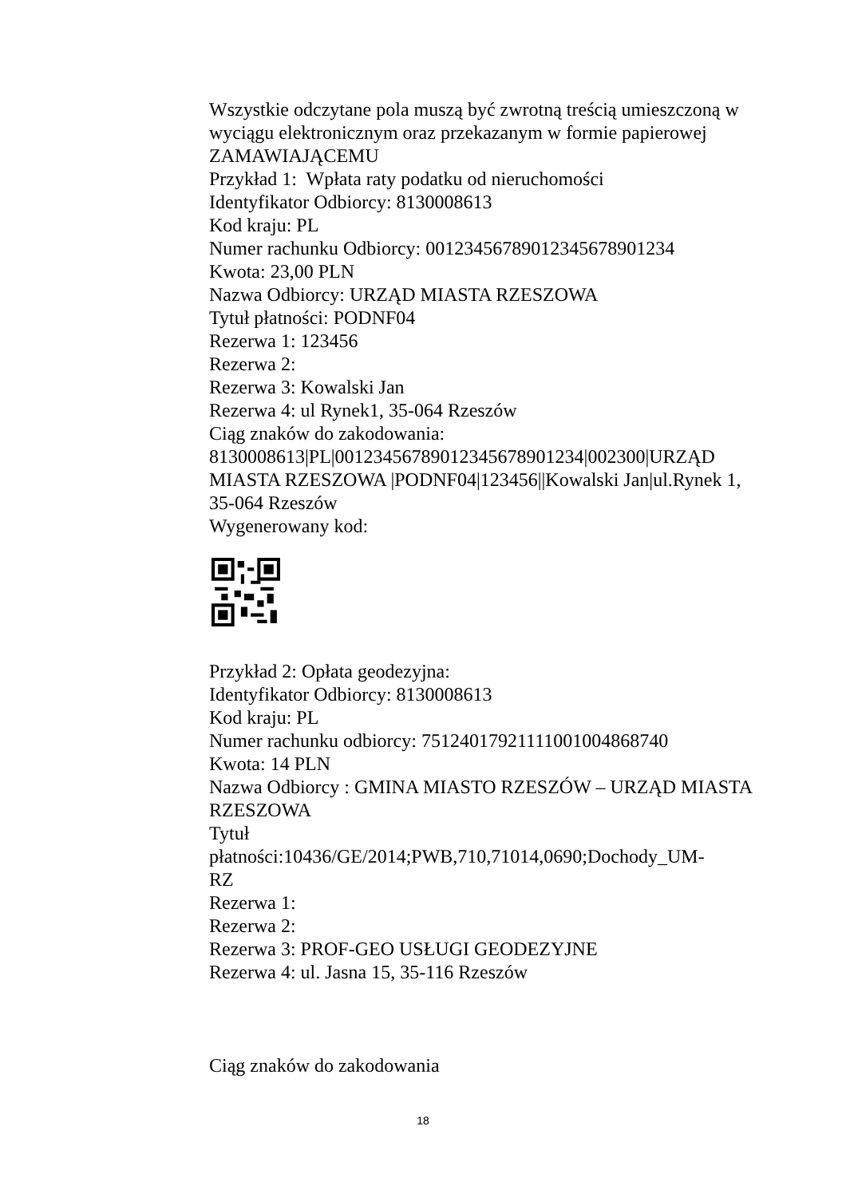Wszystkie odczytane pola muszą być zwrotną treścią umieszczoną w wyciągu elektronicznym oraz przekazanym w formie papierowej ZAMAWIAJĄCEMU
Przykład 1: Wpłata raty podatku od nieruchomości
Identyfikator Odbiorcy: 8130008613
Kod kraju: PL
Numer rachunku Odbiorcy: 00123456789012345678901234
Kwota: 23,00 PLN
Nazwa Odbiorcy: URZĄD MIASTA RZESZOWA
Tytuł płatności: PODNF04
Rezerwa 1: 123456
Rezerwa 2:
Rezerwa 3: Kowalski Jan
Rezerwa 4: ul Rynek1, 35-064 Rzeszów
Ciąg znaków do zakodowania:
8130008613|PL|00123456789012345678901234|002300|URZĄD MIASTA RZESZOWA |PODNF04|123456||Kowalski Jan|ul.Rynek 1, 35-064 Rzeszów
Wygenerowany kod:
Przykład 2: Opłata geodezyjna:
Identyfikator Odbiorcy: 8130008613
Kod kraju: PL
Numer rachunku odbiorcy: 75124017921111001004868740
Kwota: 14 PLN
Nazwa Odbiorcy : GMINA MIASTO RZESZÓW – URZĄD MIASTA RZESZOWA
Tytuł
płatności:10436/GE/2014;PWB,710,71014,0690;Dochody_UM-
RZ
Rezerwa 1:
Rezerwa 2:
Rezerwa 3: PROF-GEO USŁUGI GEODEZYJNE
Rezerwa 4: ul. Jasna 15, 35-116 Rzeszów
Ciąg znaków do zakodowania
18